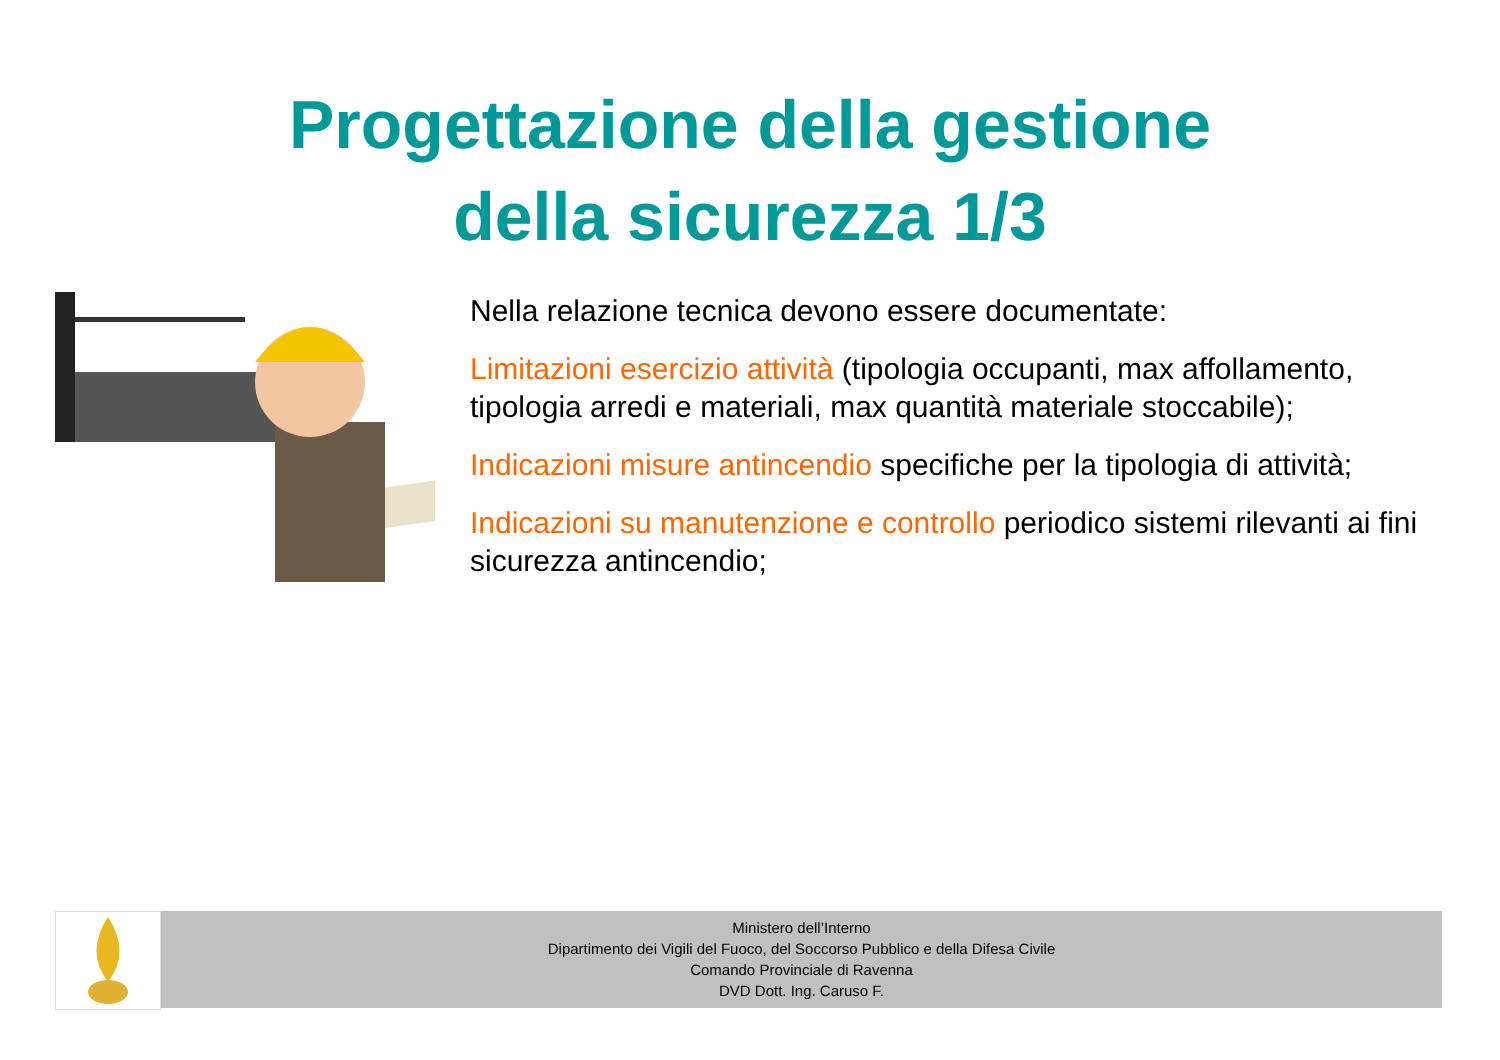Progettazione della gestione
della sicurezza 1/3
Nella relazione tecnica devono essere documentate:
Limitazioni esercizio attività (tipologia occupanti, max affollamento, tipologia arredi e materiali, max quantità materiale stoccabile);
Indicazioni misure antincendio specifiche per la tipologia di attività;
Indicazioni su manutenzione e controllo periodico sistemi rilevanti ai fini sicurezza antincendio;
Ministero dell’Interno
Dipartimento dei Vigili del Fuoco, del Soccorso Pubblico e della Difesa Civile
Comando Provinciale di Ravenna
DVD Dott. Ing. Caruso F.